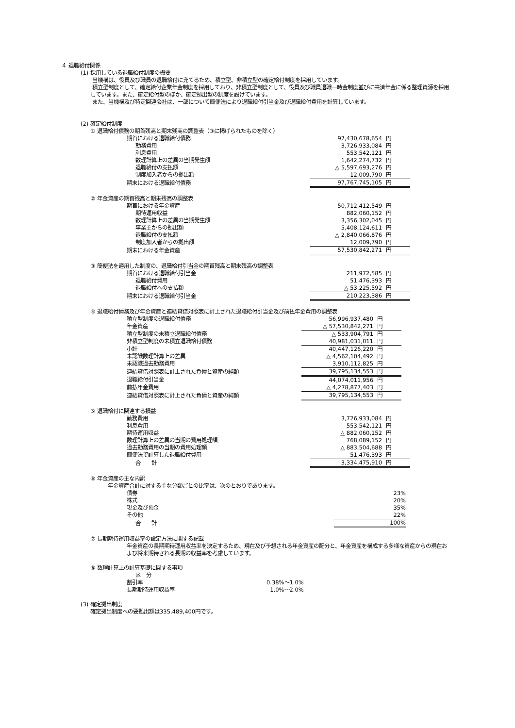４ 退職給付関係
(1) 採用している退職給付制度の概要
当機構は、役員及び職員の退職給付に充てるため、積立型、非積立型の確定給付制度を採用しています。
積立型制度として、確定給付企業年金制度を採用しており、非積立型制度として、役員及び職員退職一時金制度並びに共済年金に係る整理資源を採用しています。また、確定給付型のほか、確定拠出型の制度を設けています。
また、当機構及び特定関連会社は、一部について簡便法により退職給付引当金及び退職給付費用を計算しています。
(2) 確定給付制度
① 退職給付債務の期首残高と期末残高の調整表（③に掲げられたものを除く）
| 期首における退職給付債務 | 97,430,678,654 | 円 |
| 勤務費用 | 3,726,933,084 | 円 |
| 利息費用 | 553,542,121 | 円 |
| 数理計算上の差異の当期発生額 | 1,642,274,732 | 円 |
| 退職給付の支払額 | △ 5,597,693,276 | 円 |
| 制度加入者からの拠出額 | 12,009,790 | 円 |
| 期末における退職給付債務 | 97,767,745,105 | 円 |
② 年金資産の期首残高と期末残高の調整表
| 期首における年金資産 | 50,712,412,549 | 円 |
| 期待運用収益 | 882,060,152 | 円 |
| 数理計算上の差異の当期発生額 | 3,356,302,045 | 円 |
| 事業主からの拠出額 | 5,408,124,611 | 円 |
| 退職給付の支払額 | △ 2,840,066,876 | 円 |
| 制度加入者からの拠出額 | 12,009,790 | 円 |
| 期末における年金資産 | 57,530,842,271 | 円 |
③ 簡便法を適用した制度の、退職給付引当金の期首残高と期末残高の調整表
| 期首における退職給付引当金 | 211,972,585 | 円 |
| 退職給付費用 | 51,476,393 | 円 |
| 退職給付への支払額 | △ 53,225,592 | 円 |
| 期末における退職給付引当金 | 210,223,386 | 円 |
④ 退職給付債務及び年金資産と連結貸借対照表に計上された退職給付引当金及び前払年金費用の調整表
| 積立型制度の退職給付債務 | 56,996,937,480 | 円 |
| 年金資産 | △ 57,530,842,271 | 円 |
| 積立型制度の未積立退職給付債務 | △ 533,904,791 | 円 |
| 非積立型制度の未積立退職給付債務 | 40,981,031,011 | 円 |
| 小計 | 40,447,126,220 | 円 |
| 未認識数理計算上の差異 | △ 4,562,104,492 | 円 |
| 未認識過去勤務費用 | 3,910,112,825 | 円 |
| 連結貸借対照表に計上された負債と資産の純額 | 39,795,134,553 | 円 |
| 退職給付引当金 | 44,074,011,956 | 円 |
| 前払年金費用 | △ 4,278,877,403 | 円 |
| 連結貸借対照表に計上された負債と資産の純額 | 39,795,134,553 | 円 |
⑤ 退職給付に関連する損益
| 勤務費用 | 3,726,933,084 | 円 |
| 利息費用 | 553,542,121 | 円 |
| 期待運用収益 | △ 882,060,152 | 円 |
| 数理計算上の差異の当期の費用処理額 | 768,089,152 | 円 |
| 過去勤務費用の当期の費用処理額 | △ 883,504,688 | 円 |
| 簡便法で計算した退職給付費用 | 51,476,393 | 円 |
| 合 計 | 3,334,475,910 | 円 |
⑥ 年金資産の主な内訳
年金資産合計に対する主な分類ごとの比率は、次のとおりであります。
| 債券 | 23% |
| 株式 | 20% |
| 現金及び預金 | 35% |
| その他 | 22% |
| 合 計 | 100% |
⑦ 長期期待運用収益率の設定方法に関する記載
年金資産の長期期待運用収益率を決定するため、現在及び予想される年金資産の配分と、年金資産を構成する多様な資産からの現在および将来期待される長期の収益率を考慮しています。
⑧ 数理計算上の計算基礎に関する事項
| 区 分 | |
| 割引率 | 0.38%～1.0% |
| 長期期待運用収益率 | 1.0%～2.0% |
(3) 確定拠出制度
確定拠出制度への要拠出額は335,489,400円です。